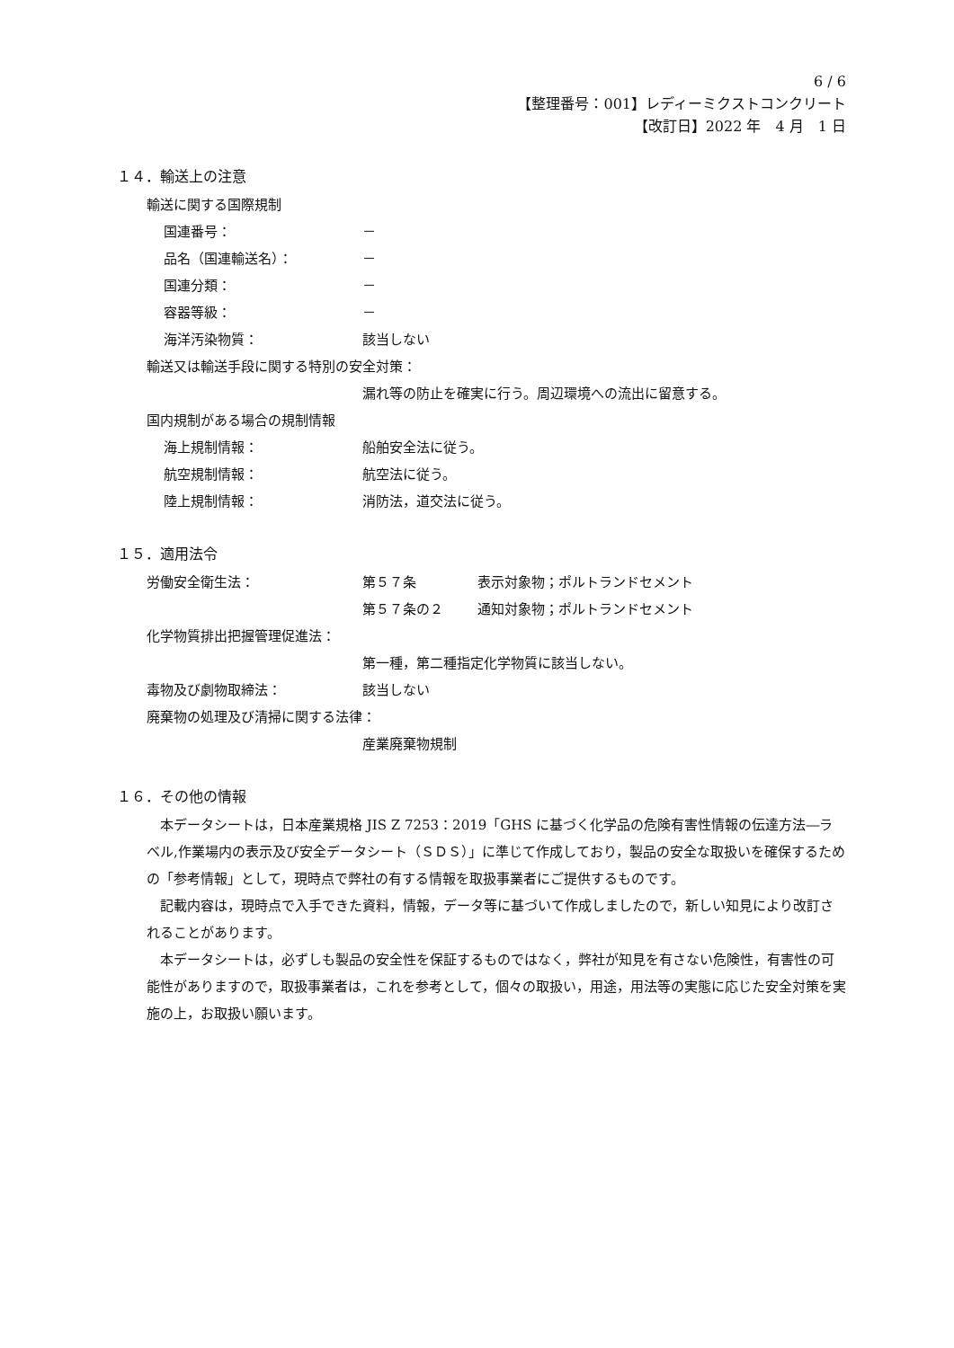6 / 6
【整理番号：001】レディーミクストコンクリート
【改訂日】2022 年　4 月　1 日
１４．輸送上の注意
輸送に関する国際規制
国連番号： －
品名（国連輸送名）： －
国連分類： －
容器等級： －
海洋汚染物質： 該当しない
輸送又は輸送手段に関する特別の安全対策 ：
漏れ等の防止を確実に行う。周辺環境への流出に留意する。
国内規制がある場合の規制情報
海上規制情報： 船舶安全法に従う。
航空規制情報： 航空法に従う。
陸上規制情報： 消防法，道交法に従う。
１５．適用法令
労働安全衛生法： 第５７条 表示対象物；ポルトランドセメント
第５７条の２ 通知対象物；ポルトランドセメント
化学物質排出把握管理促進法 ：
第一種，第二種指定化学物質に該当しない。
毒物及び劇物取締法： 該当しない
廃棄物の処理及び清掃に関する法律 ：
産業廃棄物規制
１６．その他の情報
本データシートは，日本産業規格 JIS Z 7253：2019「GHS に基づく化学品の危険有害性情報の伝達方法―ラベル,作業場内の表示及び安全データシート（ＳＤＳ）」に準じて作成しており，製品の安全な取扱いを確保するための「参考情報」として，現時点で弊社の有する情報を取扱事業者にご提供するものです。
記載内容は，現時点で入手できた資料，情報，データ等に基づいて作成しましたので，新しい知見により改訂されることがあります。
本データシートは，必ずしも製品の安全性を保証するものではなく，弊社が知見を有さない危険性，有害性の可能性がありますので，取扱事業者は，これを参考として，個々の取扱い，用途，用法等の実態に応じた安全対策を実施の上，お取扱い願います。